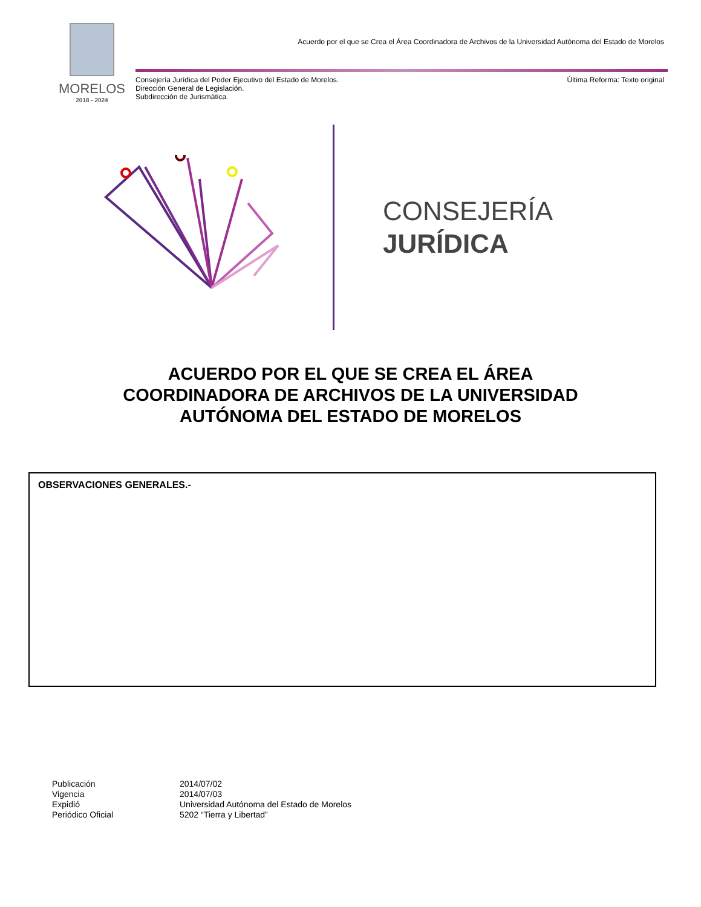MORELOS
2018 - 2024
Acuerdo por el que se Crea el Área Coordinadora de Archivos de la Universidad Autónoma del Estado de Morelos
Consejería Jurídica del Poder Ejecutivo del Estado de Morelos.
Dirección General de Legislación.
Subdirección de Jurismática.
Última Reforma: Texto original
CONSEJERÍA
JURÍDICA
ACUERDO POR EL QUE SE CREA EL ÁREA
COORDINADORA DE ARCHIVOS DE LA UNIVERSIDAD
AUTÓNOMA DEL ESTADO DE MORELOS
OBSERVACIONES GENERALES.-
| Publicación | 2014/07/02 |
| Vigencia | 2014/07/03 |
| Expidió | Universidad Autónoma del Estado de Morelos |
| Periódico Oficial | 5202 “Tierra y Libertad” |